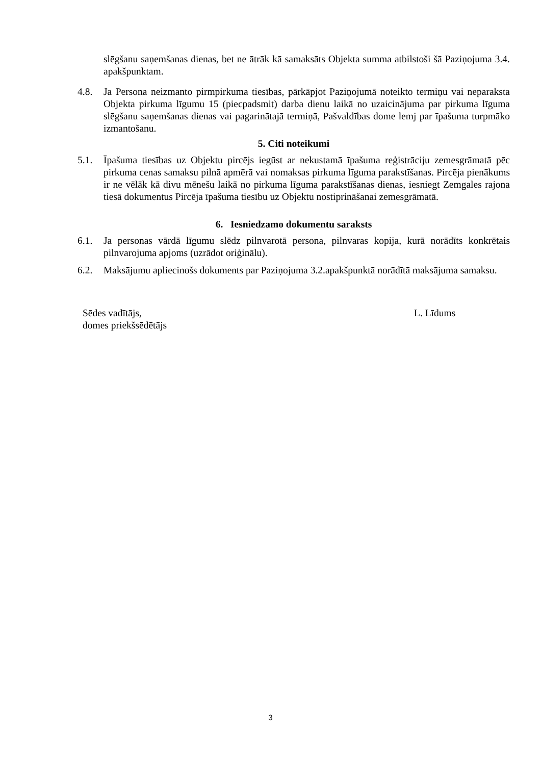slēgšanu saņemšanas dienas, bet ne ātrāk kā samaksāts Objekta summa atbilstoši šā Paziņojuma 3.4. apakšpunktam.
4.8. Ja Persona neizmanto pirmpirkuma tiesības, pārkāpjot Paziņojumā noteikto termiņu vai neparaksta Objekta pirkuma līgumu 15 (piecpadsmit) darba dienu laikā no uzaicinājuma par pirkuma līguma slēgšanu saņemšanas dienas vai pagarinātajā termiņā, Pašvaldības dome lemj par īpašuma turpmāko izmantošanu.
5. Citi noteikumi
5.1. Īpašuma tiesības uz Objektu pircējs iegūst ar nekustamā īpašuma reģistrāciju zemesgrāmatā pēc pirkuma cenas samaksu pilnā apmērā vai nomaksas pirkuma līguma parakstīšanas. Pircēja pienākums ir ne vēlāk kā divu mēnešu laikā no pirkuma līguma parakstīšanas dienas, iesniegt Zemgales rajona tiesā dokumentus Pircēja īpašuma tiesību uz Objektu nostiprināšanai zemesgrāmatā.
6. Iesniedzamo dokumentu saraksts
6.1. Ja personas vārdā līgumu slēdz pilnvarotā persona, pilnvaras kopija, kurā norādīts konkrētais pilnvarojuma apjoms (uzrādot oriģinālu).
6.2. Maksājumu apliecinošs dokuments par Paziņojuma 3.2.apakšpunktā norādītā maksājuma samaksu.
Sēdes vadītājs,
domes priekšsēdētājs
L. Līdums
3